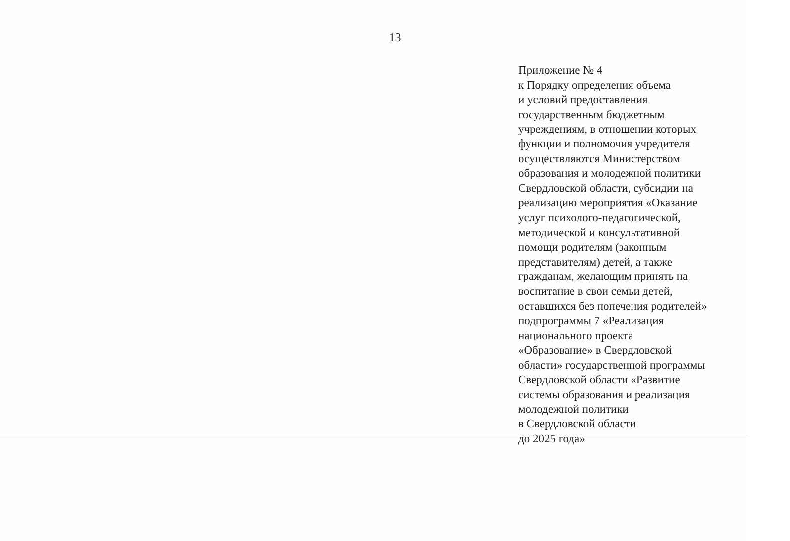13
Приложение № 4
к Порядку определения объема
и условий предоставления
государственным бюджетным
учреждениям, в отношении которых
функции и полномочия учредителя
осуществляются Министерством
образования и молодежной политики
Свердловской области, субсидии на
реализацию мероприятия «Оказание
услуг психолого-педагогической,
методической и консультативной
помощи родителям (законным
представителям) детей, а также
гражданам, желающим принять на
воспитание в свои семьи детей,
оставшихся без попечения родителей»
подпрограммы 7 «Реализация
национального проекта
«Образование» в Свердловской
области» государственной программы
Свердловской области «Развитие
системы образования и реализация
молодежной политики
в Свердловской области
до 2025 года»